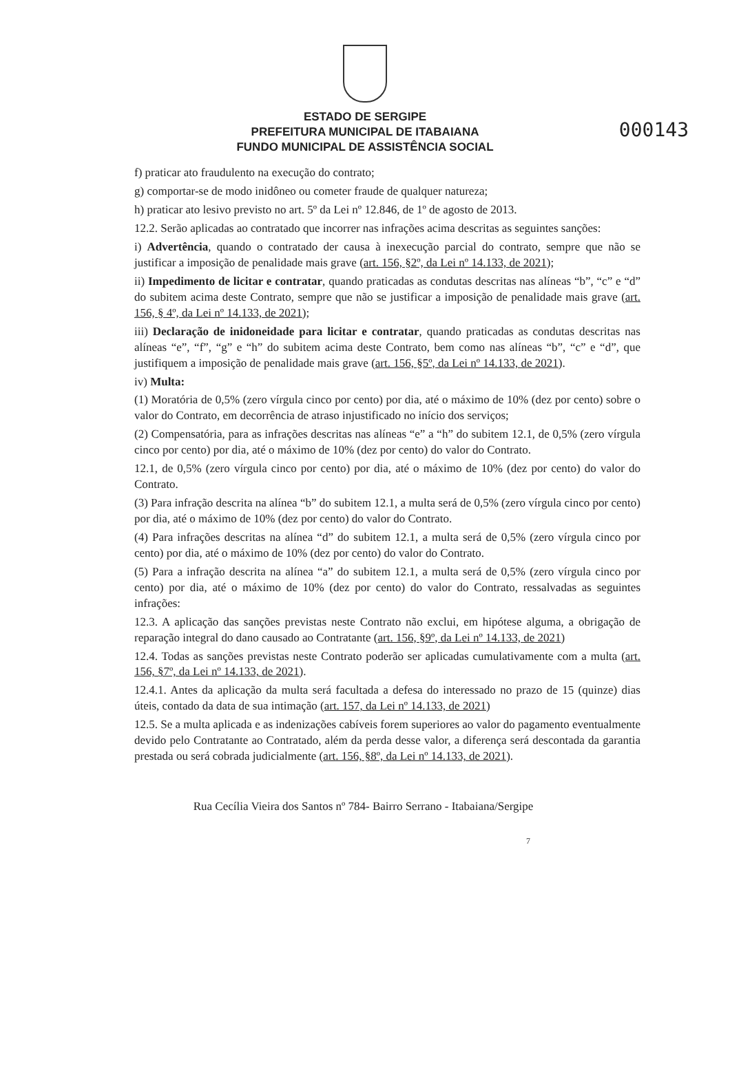000143
ESTADO DE SERGIPE
PREFEITURA MUNICIPAL DE ITABAIANA
FUNDO MUNICIPAL DE ASSISTÊNCIA SOCIAL
f) praticar ato fraudulento na execução do contrato;
g) comportar-se de modo inidôneo ou cometer fraude de qualquer natureza;
h) praticar ato lesivo previsto no art. 5º da Lei nº 12.846, de 1º de agosto de 2013.
12.2. Serão aplicadas ao contratado que incorrer nas infrações acima descritas as seguintes sanções:
i) Advertência, quando o contratado der causa à inexecução parcial do contrato, sempre que não se justificar a imposição de penalidade mais grave (art. 156, §2º, da Lei nº 14.133, de 2021);
ii) Impedimento de licitar e contratar, quando praticadas as condutas descritas nas alíneas “b”, “c” e “d” do subitem acima deste Contrato, sempre que não se justificar a imposição de penalidade mais grave (art. 156, § 4º, da Lei nº 14.133, de 2021);
iii) Declaração de inidoneidade para licitar e contratar, quando praticadas as condutas descritas nas alíneas “e”, “f”, “g” e “h” do subitem acima deste Contrato, bem como nas alíneas “b”, “c” e “d”, que justifiquem a imposição de penalidade mais grave (art. 156, §5º, da Lei nº 14.133, de 2021).
iv) Multa:
(1) Moratória de 0,5% (zero vírgula cinco por cento) por dia, até o máximo de 10% (dez por cento) sobre o valor do Contrato, em decorrência de atraso injustificado no início dos serviços;
(2) Compensatória, para as infrações descritas nas alíneas “e” a “h” do subitem 12.1, de 0,5% (zero vírgula cinco por cento) por dia, até o máximo de 10% (dez por cento) do valor do Contrato.
12.1, de 0,5% (zero vírgula cinco por cento) por dia, até o máximo de 10% (dez por cento) do valor do Contrato.
(3) Para infração descrita na alínea “b” do subitem 12.1, a multa será de 0,5% (zero vírgula cinco por cento) por dia, até o máximo de 10% (dez por cento) do valor do Contrato.
(4) Para infrações descritas na alínea “d” do subitem 12.1, a multa será de 0,5% (zero vírgula cinco por cento) por dia, até o máximo de 10% (dez por cento) do valor do Contrato.
(5) Para a infração descrita na alínea “a” do subitem 12.1, a multa será de 0,5% (zero vírgula cinco por cento) por dia, até o máximo de 10% (dez por cento) do valor do Contrato, ressalvadas as seguintes infrações:
12.3. A aplicação das sanções previstas neste Contrato não exclui, em hipótese alguma, a obrigação de reparação integral do dano causado ao Contratante (art. 156, §9º, da Lei nº 14.133, de 2021)
12.4. Todas as sanções previstas neste Contrato poderão ser aplicadas cumulativamente com a multa (art. 156, §7º, da Lei nº 14.133, de 2021).
12.4.1. Antes da aplicação da multa será facultada a defesa do interessado no prazo de 15 (quinze) dias úteis, contado da data de sua intimação (art. 157, da Lei nº 14.133, de 2021)
12.5. Se a multa aplicada e as indenizações cabíveis forem superiores ao valor do pagamento eventualmente devido pelo Contratante ao Contratado, além da perda desse valor, a diferença será descontada da garantia prestada ou será cobrada judicialmente (art. 156, §8º, da Lei nº 14.133, de 2021).
Rua Cecília Vieira dos Santos nº 784- Bairro Serrano - Itabaiana/Sergipe
7